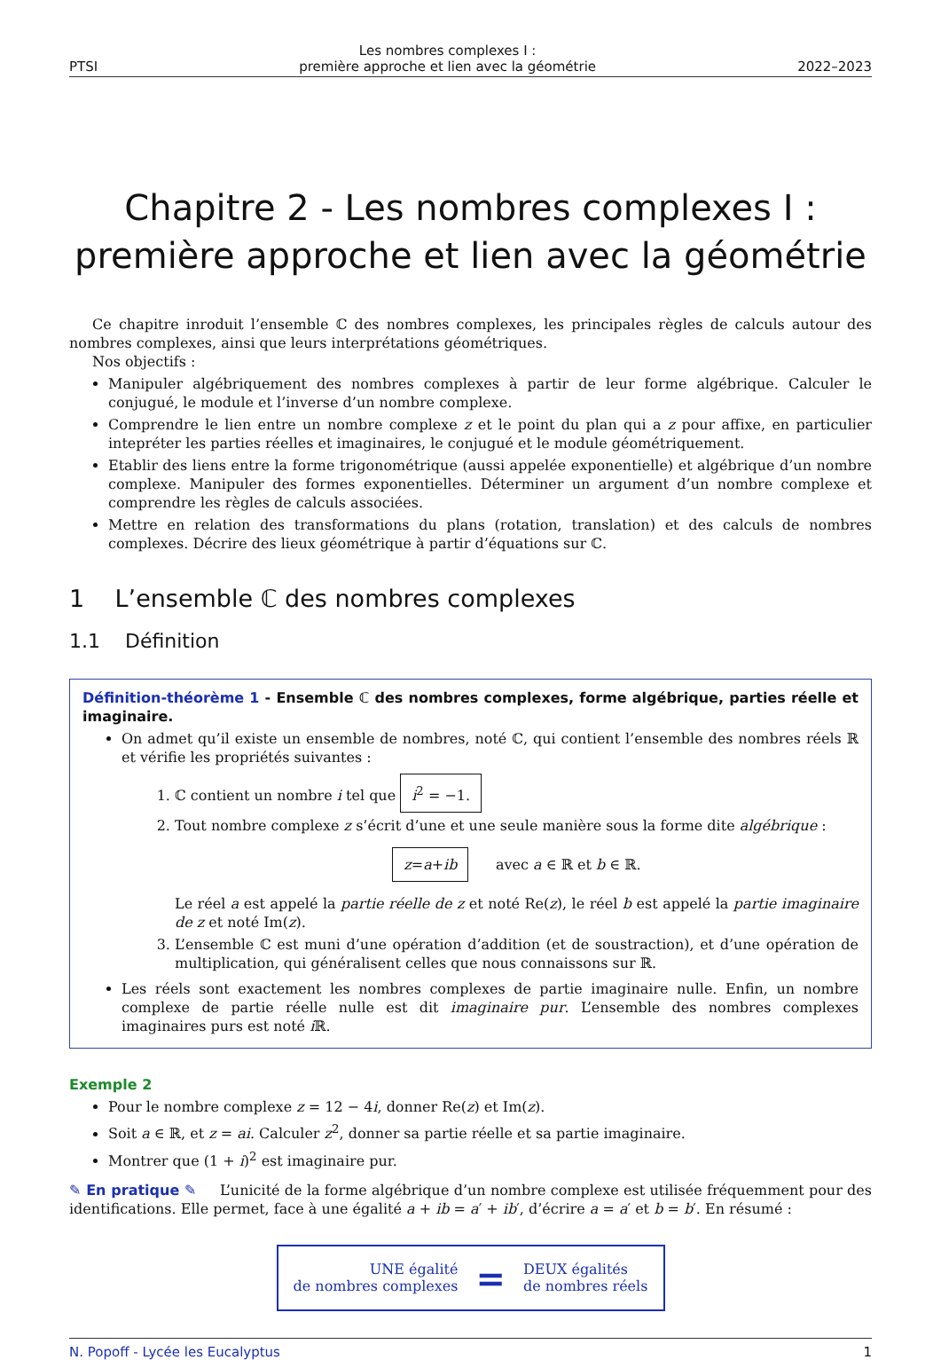PTSI Les nombres complexes I :
première approche et lien avec la géométrie 2022–2023
Chapitre 2 - Les nombres complexes I :
première approche et lien avec la géométrie
Ce chapitre inroduit l’ensemble ℂ des nombres complexes, les principales règles de calculs autour des nombres complexes, ainsi que leurs interprétations géométriques.
Nos objectifs :
Manipuler algébriquement des nombres complexes à partir de leur forme algébrique. Calculer le conjugué, le module et l’inverse d’un nombre complexe.
Comprendre le lien entre un nombre complexe z et le point du plan qui a z pour affixe, en particulier intepréter les parties réelles et imaginaires, le conjugué et le module géométriquement.
Etablir des liens entre la forme trigonométrique (aussi appelée exponentielle) et algébrique d’un nombre complexe. Manipuler des formes exponentielles. Déterminer un argument d’un nombre complexe et comprendre les règles de calculs associées.
Mettre en relation des transformations du plans (rotation, translation) et des calculs de nombres complexes. Décrire des lieux géométrique à partir d’équations sur ℂ.
1 L’ensemble ℂ des nombres complexes
1.1 Définition
Définition-théorème 1 - Ensemble ℂ des nombres complexes, forme algébrique, parties réelle et imaginaire.
On admet qu’il existe un ensemble de nombres, noté ℂ, qui contient l’ensemble des nombres réels ℝ et vérifie les propriétés suivantes :
1. ℂ contient un nombre i tel que i<sup>2</sup> = −1.
2. Tout nombre complexe z s’écrit d’une et une seule manière sous la forme dite algébrique :
z=a+ib avec a ∈ ℝ et b ∈ ℝ.
Le réel a est appelé la partie réelle de z et noté Re(z), le réel b est appelé la partie imaginaire de z et noté Im(z).
3. L’ensemble ℂ est muni d’une opération d’addition (et de soustraction), et d’une opération de multiplication, qui généralisent celles que nous connaissons sur ℝ.
Les réels sont exactement les nombres complexes de partie imaginaire nulle. Enfin, un nombre complexe de partie réelle nulle est dit imaginaire pur. L’ensemble des nombres complexes imaginaires purs est noté i ℝ.
Exemple 2
Pour le nombre complexe z = 12 − 4i, donner Re(z) et Im(z).
Soit a ∈ ℝ, et z = ai. Calculer z<sup>2</sup>, donner sa partie réelle et sa partie imaginaire.
Montrer que (1 + i)<sup>2</sup> est imaginaire pur.
✎ En pratique ✎ L’unicité de la forme algébrique d’un nombre complexe est utilisée fréquemment pour des identifications. Elle permet, face à une égalité a + ib = a′ + ib′, d’écrire a = a′ et b = b′. En résumé :
UNE égalité
de nombres complexes
=
DEUX égalités
de nombres réels
N. Popoff - Lycée les Eucalyptus 1